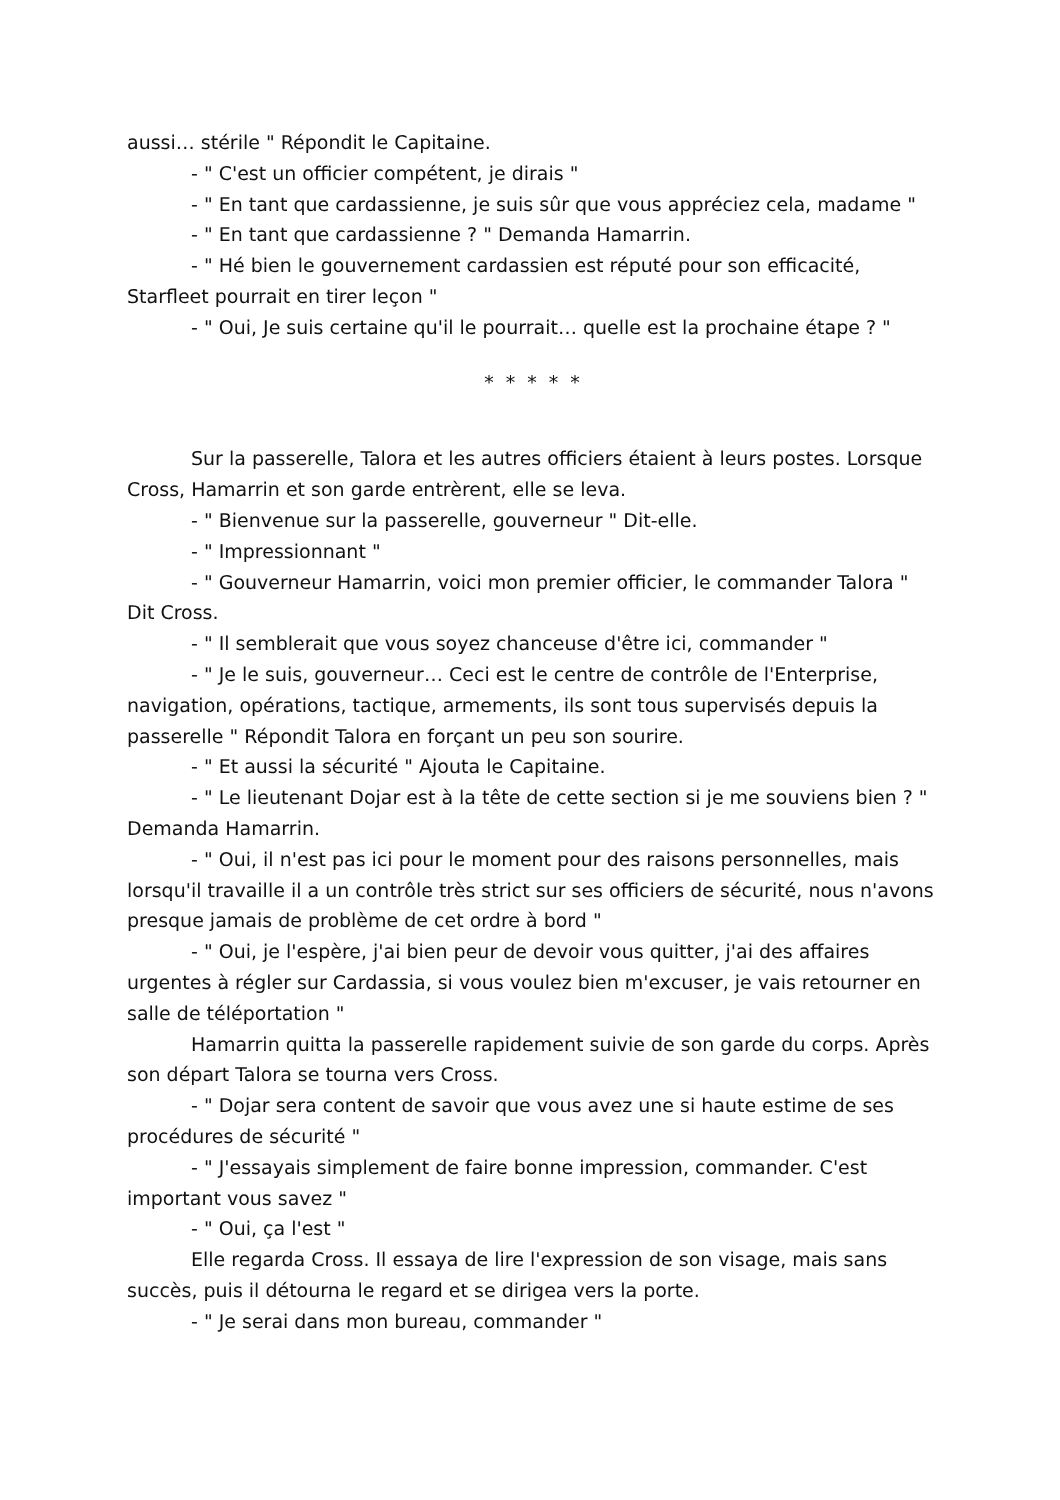aussi… stérile " Répondit le Capitaine.
- " C'est un officier compétent, je dirais "
- " En tant que cardassienne, je suis sûr que vous appréciez cela, madame "
- " En tant que cardassienne ? " Demanda Hamarrin.
- " Hé bien le gouvernement cardassien est réputé pour son efficacité, Starfleet pourrait en tirer leçon "
- " Oui, Je suis certaine qu'il le pourrait… quelle est la prochaine étape ? "
* * * * *
Sur la passerelle, Talora et les autres officiers étaient à leurs postes. Lorsque Cross, Hamarrin et son garde entrèrent, elle se leva.
- " Bienvenue sur la passerelle, gouverneur " Dit-elle.
- " Impressionnant "
- " Gouverneur Hamarrin, voici mon premier officier, le commander Talora " Dit Cross.
- " Il semblerait que vous soyez chanceuse d'être ici, commander "
- " Je le suis, gouverneur… Ceci est le centre de contrôle de l'Enterprise, navigation, opérations, tactique, armements, ils sont tous supervisés depuis la passerelle " Répondit Talora en forçant un peu son sourire.
- " Et aussi la sécurité " Ajouta le Capitaine.
- " Le lieutenant Dojar est à la tête de cette section si je me souviens bien ? " Demanda Hamarrin.
- " Oui, il n'est pas ici pour le moment pour des raisons personnelles, mais lorsqu'il travaille il a un contrôle très strict sur ses officiers de sécurité, nous n'avons presque jamais de problème de cet ordre à bord "
- " Oui, je l'espère, j'ai bien peur de devoir vous quitter, j'ai des affaires urgentes à régler sur Cardassia, si vous voulez bien m'excuser, je vais retourner en salle de téléportation "
Hamarrin quitta la passerelle rapidement suivie de son garde du corps. Après son départ Talora se tourna vers Cross.
- " Dojar sera content de savoir que vous avez une si haute estime de ses procédures de sécurité "
- " J'essayais simplement de faire bonne impression, commander. C'est important vous savez "
- " Oui, ça l'est "
Elle regarda Cross. Il essaya de lire l'expression de son visage, mais sans succès, puis il détourna le regard et se dirigea vers la porte.
- " Je serai dans mon bureau, commander "